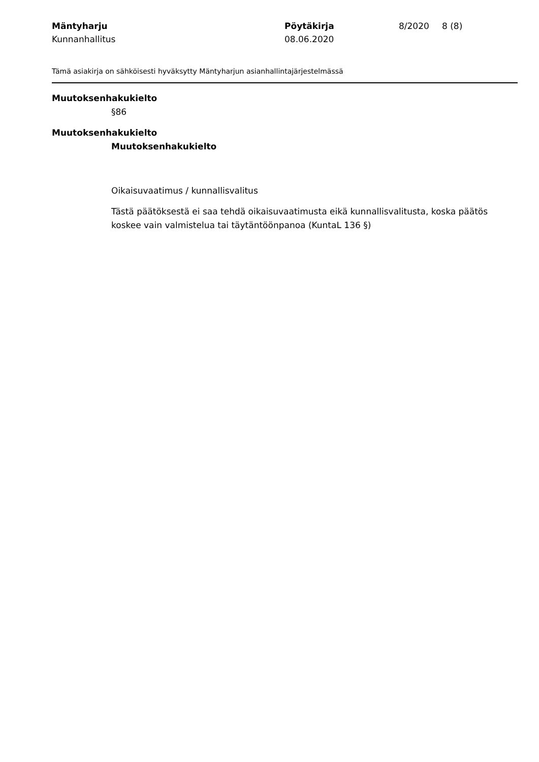Mäntyharju
Kunnanhallitus
Pöytäkirja
08.06.2020
8/2020
8 (8)
Tämä asiakirja on sähköisesti hyväksytty Mäntyharjun asianhallintajärjestelmässä
Muutoksenhakukielto
§86
Muutoksenhakukielto
Muutoksenhakukielto
Oikaisuvaatimus / kunnallisvalitus
Tästä päätöksestä ei saa tehdä oikaisuvaatimusta eikä kunnallisvalitusta, koska päätös koskee vain valmistelua tai täytäntöönpanoa (KuntaL 136 §)